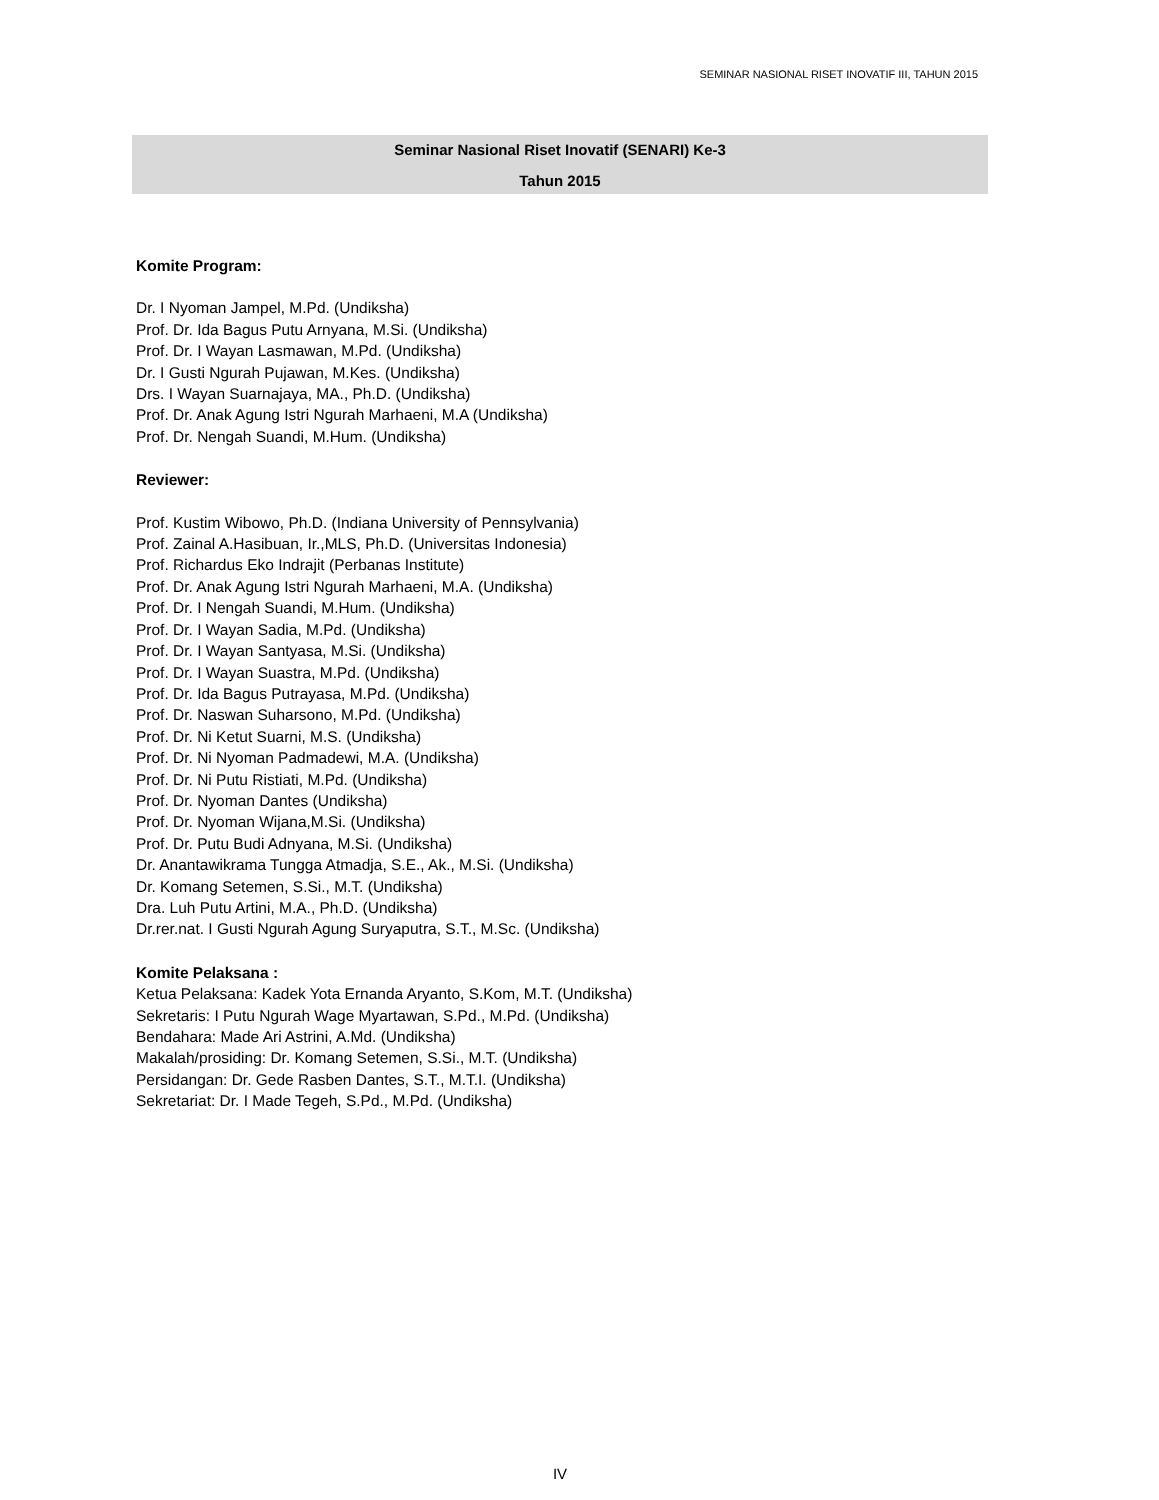SEMINAR NASIONAL RISET INOVATIF III, TAHUN 2015
Seminar Nasional Riset Inovatif (SENARI) Ke-3
Tahun 2015
Komite Program:
Dr. I Nyoman Jampel, M.Pd. (Undiksha)
Prof. Dr. Ida Bagus Putu Arnyana, M.Si. (Undiksha)
Prof. Dr. I Wayan Lasmawan, M.Pd. (Undiksha)
Dr. I Gusti Ngurah Pujawan, M.Kes. (Undiksha)
Drs. I Wayan Suarnajaya, MA., Ph.D. (Undiksha)
Prof. Dr. Anak Agung Istri Ngurah Marhaeni, M.A (Undiksha)
Prof. Dr. Nengah Suandi, M.Hum. (Undiksha)
Reviewer:
Prof. Kustim Wibowo, Ph.D. (Indiana University of Pennsylvania)
Prof. Zainal A.Hasibuan, Ir.,MLS, Ph.D. (Universitas Indonesia)
Prof. Richardus Eko Indrajit (Perbanas Institute)
Prof. Dr. Anak Agung Istri Ngurah Marhaeni, M.A. (Undiksha)
Prof. Dr. I Nengah Suandi, M.Hum. (Undiksha)
Prof. Dr. I Wayan Sadia, M.Pd. (Undiksha)
Prof. Dr. I Wayan Santyasa, M.Si. (Undiksha)
Prof. Dr. I Wayan Suastra, M.Pd. (Undiksha)
Prof. Dr. Ida Bagus Putrayasa, M.Pd. (Undiksha)
Prof. Dr. Naswan Suharsono, M.Pd. (Undiksha)
Prof. Dr. Ni Ketut Suarni, M.S. (Undiksha)
Prof. Dr. Ni Nyoman Padmadewi, M.A. (Undiksha)
Prof. Dr. Ni Putu Ristiati, M.Pd. (Undiksha)
Prof. Dr. Nyoman Dantes (Undiksha)
Prof. Dr. Nyoman Wijana,M.Si. (Undiksha)
Prof. Dr. Putu Budi Adnyana, M.Si. (Undiksha)
Dr. Anantawikrama Tungga Atmadja, S.E., Ak., M.Si. (Undiksha)
Dr. Komang Setemen, S.Si., M.T. (Undiksha)
Dra. Luh Putu Artini, M.A., Ph.D. (Undiksha)
Dr.rer.nat. I Gusti Ngurah Agung Suryaputra, S.T., M.Sc. (Undiksha)
Komite Pelaksana :
Ketua Pelaksana: Kadek Yota Ernanda Aryanto, S.Kom, M.T. (Undiksha)
Sekretaris: I Putu Ngurah Wage Myartawan, S.Pd., M.Pd. (Undiksha)
Bendahara: Made Ari Astrini, A.Md. (Undiksha)
Makalah/prosiding: Dr. Komang Setemen, S.Si., M.T. (Undiksha)
Persidangan: Dr. Gede Rasben Dantes, S.T., M.T.I. (Undiksha)
Sekretariat: Dr. I Made Tegeh, S.Pd., M.Pd. (Undiksha)
IV